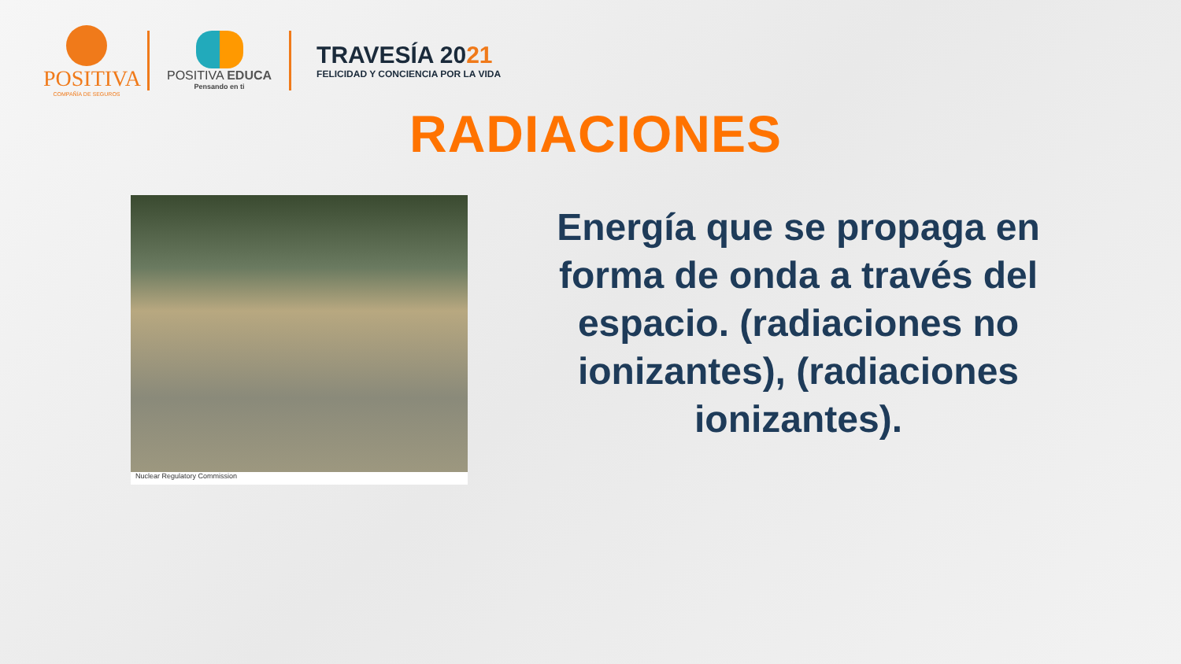POSITIVA
COMPAÑÍA DE SEGUROS
POSITIVA EDUCA
Pensando en ti
TRAVESÍA 2021
FELICIDAD Y CONCIENCIA POR LA VIDA
RADIACIONES
Nuclear Regulatory Commission
Energía que se propaga en forma de onda a través del espacio. (radiaciones no ionizantes), (radiaciones ionizantes).